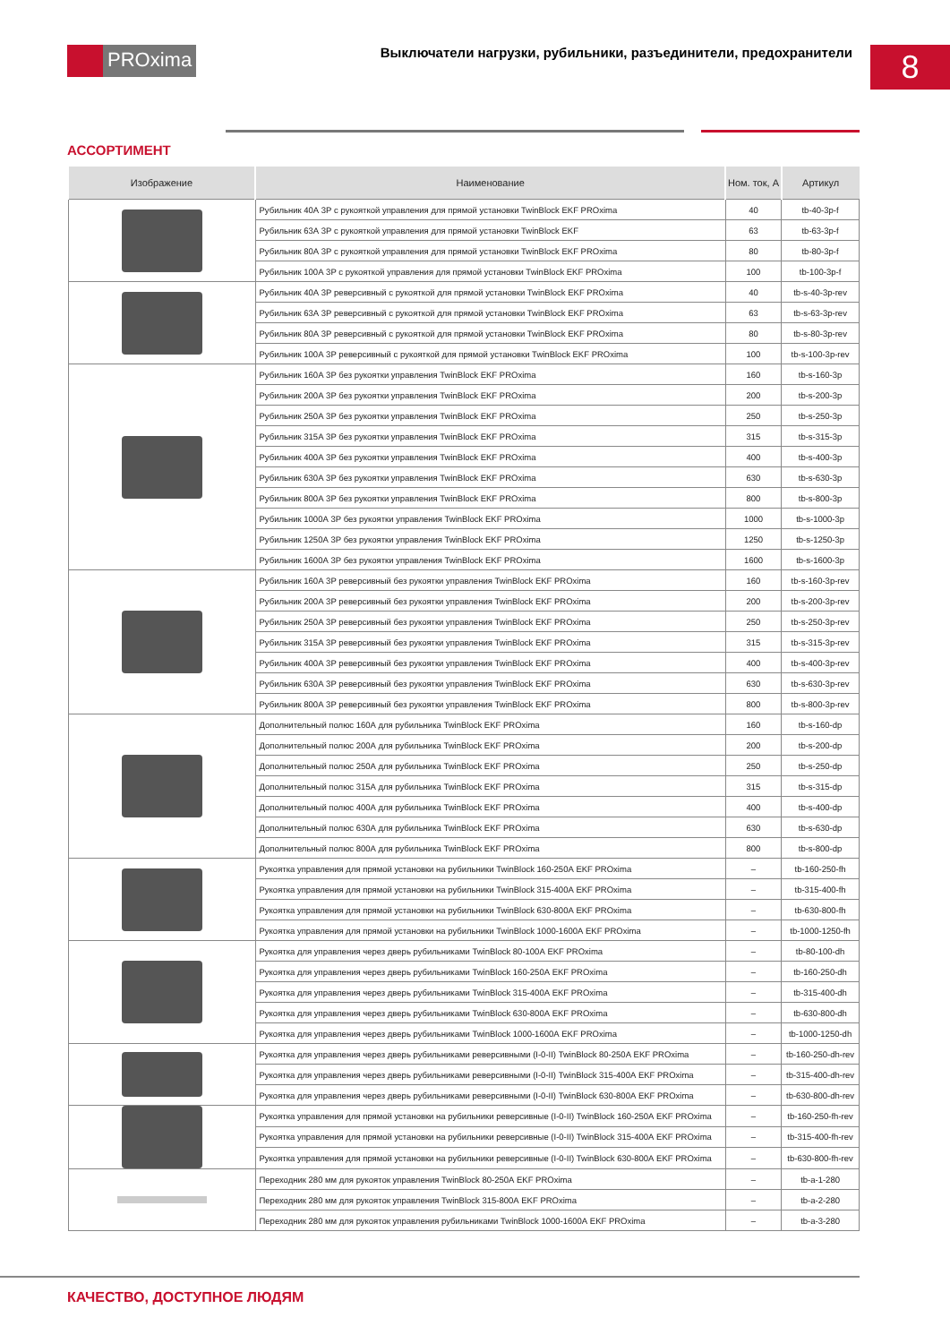PROxima
Выключатели нагрузки, рубильники, разъединители, предохранители
8
АССОРТИМЕНТ
| Изображение | Наименование | Ном. ток, А | Артикул |
| --- | --- | --- | --- |
| | Рубильник 40А 3Р с рукояткой управления для прямой установки TwinBlock EKF PROxima | 40 | tb-40-3p-f |
| | Рубильник 63А 3Р с рукояткой управления для прямой установки TwinBlock EKF | 63 | tb-63-3p-f |
| | Рубильник 80А 3Р с рукояткой управления для прямой установки TwinBlock EKF PROxima | 80 | tb-80-3p-f |
| | Рубильник 100А 3Р с рукояткой управления для прямой установки TwinBlock EKF PROxima | 100 | tb-100-3p-f |
| | Рубильник 40А 3Р реверсивный с рукояткой для прямой установки TwinBlock EKF PROxima | 40 | tb-s-40-3p-rev |
| | Рубильник 63А 3Р реверсивный с рукояткой для прямой установки TwinBlock EKF PROxima | 63 | tb-s-63-3p-rev |
| | Рубильник 80А 3Р реверсивный с рукояткой для прямой установки TwinBlock EKF PROxima | 80 | tb-s-80-3p-rev |
| | Рубильник 100А 3Р реверсивный с рукояткой для прямой установки TwinBlock EKF PROxima | 100 | tb-s-100-3p-rev |
| | Рубильник 160А 3Р без рукоятки управления TwinBlock EKF PROxima | 160 | tb-s-160-3p |
| | Рубильник 200А 3Р без рукоятки управления TwinBlock EKF PROxima | 200 | tb-s-200-3p |
| | Рубильник 250А 3Р без рукоятки управления TwinBlock EKF PROxima | 250 | tb-s-250-3p |
| | Рубильник 315А 3Р без рукоятки управления TwinBlock EKF PROxima | 315 | tb-s-315-3p |
| | Рубильник 400А 3Р без рукоятки управления TwinBlock EKF PROxima | 400 | tb-s-400-3p |
| | Рубильник 630А 3Р без рукоятки управления TwinBlock EKF PROxima | 630 | tb-s-630-3p |
| | Рубильник 800А 3Р без рукоятки управления TwinBlock EKF PROxima | 800 | tb-s-800-3p |
| | Рубильник 1000А 3Р без рукоятки управления TwinBlock EKF PROxima | 1000 | tb-s-1000-3p |
| | Рубильник 1250А 3Р без рукоятки управления TwinBlock EKF PROxima | 1250 | tb-s-1250-3p |
| | Рубильник 1600А 3Р без рукоятки управления TwinBlock EKF PROxima | 1600 | tb-s-1600-3p |
| | Рубильник 160А 3Р реверсивный без рукоятки управления TwinBlock EKF PROxima | 160 | tb-s-160-3p-rev |
| | Рубильник 200А 3Р реверсивный без рукоятки управления TwinBlock EKF PROxima | 200 | tb-s-200-3p-rev |
| | Рубильник 250А 3Р реверсивный без рукоятки управления TwinBlock EKF PROxima | 250 | tb-s-250-3p-rev |
| | Рубильник 315А 3Р реверсивный без рукоятки управления TwinBlock EKF PROxima | 315 | tb-s-315-3p-rev |
| | Рубильник 400А 3Р реверсивный без рукоятки управления TwinBlock EKF PROxima | 400 | tb-s-400-3p-rev |
| | Рубильник 630А 3Р реверсивный без рукоятки управления TwinBlock EKF PROxima | 630 | tb-s-630-3p-rev |
| | Рубильник 800А 3Р реверсивный без рукоятки управления TwinBlock EKF PROxima | 800 | tb-s-800-3p-rev |
| | Дополнительный полюс 160А для рубильника TwinBlock EKF PROxima | 160 | tb-s-160-dp |
| | Дополнительный полюс 200А для рубильника TwinBlock EKF PROxima | 200 | tb-s-200-dp |
| | Дополнительный полюс 250А для рубильника TwinBlock EKF PROxima | 250 | tb-s-250-dp |
| | Дополнительный полюс 315А для рубильника TwinBlock EKF PROxima | 315 | tb-s-315-dp |
| | Дополнительный полюс 400А для рубильника TwinBlock EKF PROxima | 400 | tb-s-400-dp |
| | Дополнительный полюс 630А для рубильника TwinBlock EKF PROxima | 630 | tb-s-630-dp |
| | Дополнительный полюс 800А для рубильника TwinBlock EKF PROxima | 800 | tb-s-800-dp |
| | Рукоятка управления для прямой установки на рубильники TwinBlock 160-250А EKF PROxima | – | tb-160-250-fh |
| | Рукоятка управления для прямой установки на рубильники TwinBlock 315-400А EKF PROxima | – | tb-315-400-fh |
| | Рукоятка управления для прямой установки на рубильники TwinBlock 630-800А EKF PROxima | – | tb-630-800-fh |
| | Рукоятка управления для прямой установки на рубильники TwinBlock 1000-1600А EKF PROxima | – | tb-1000-1250-fh |
| | Рукоятка для управления через дверь рубильниками TwinBlock 80-100А EKF PROxima | – | tb-80-100-dh |
| | Рукоятка для управления через дверь рубильниками TwinBlock 160-250А EKF PROxima | – | tb-160-250-dh |
| | Рукоятка для управления через дверь рубильниками TwinBlock 315-400А EKF PROxima | – | tb-315-400-dh |
| | Рукоятка для управления через дверь рубильниками TwinBlock 630-800А EKF PROxima | – | tb-630-800-dh |
| | Рукоятка для управления через дверь рубильниками TwinBlock 1000-1600А EKF PROxima | – | tb-1000-1250-dh |
| | Рукоятка для управления через дверь рубильниками реверсивными (I-0-II) TwinBlock 80-250А EKF PROxima | – | tb-160-250-dh-rev |
| | Рукоятка для управления через дверь рубильниками реверсивными (I-0-II) TwinBlock 315-400А EKF PROxima | – | tb-315-400-dh-rev |
| | Рукоятка для управления через дверь рубильниками реверсивными (I-0-II) TwinBlock 630-800А EKF PROxima | – | tb-630-800-dh-rev |
| | Рукоятка управления для прямой установки на рубильники реверсивные (I-0-II) TwinBlock 160-250А EKF PROxima | – | tb-160-250-fh-rev |
| | Рукоятка управления для прямой установки на рубильники реверсивные (I-0-II) TwinBlock 315-400А EKF PROxima | – | tb-315-400-fh-rev |
| | Рукоятка управления для прямой установки на рубильники реверсивные (I-0-II) TwinBlock 630-800А EKF PROxima | – | tb-630-800-fh-rev |
| | Переходник 280 мм для рукояток управления TwinBlock 80-250А EKF PROxima | – | tb-a-1-280 |
| | Переходник 280 мм для рукояток управления TwinBlock 315-800А EKF PROxima | – | tb-a-2-280 |
| | Переходник 280 мм для рукояток управления рубильниками TwinBlock 1000-1600А EKF PROxima | – | tb-a-3-280 |
КАЧЕСТВО, ДОСТУПНОЕ ЛЮДЯМ